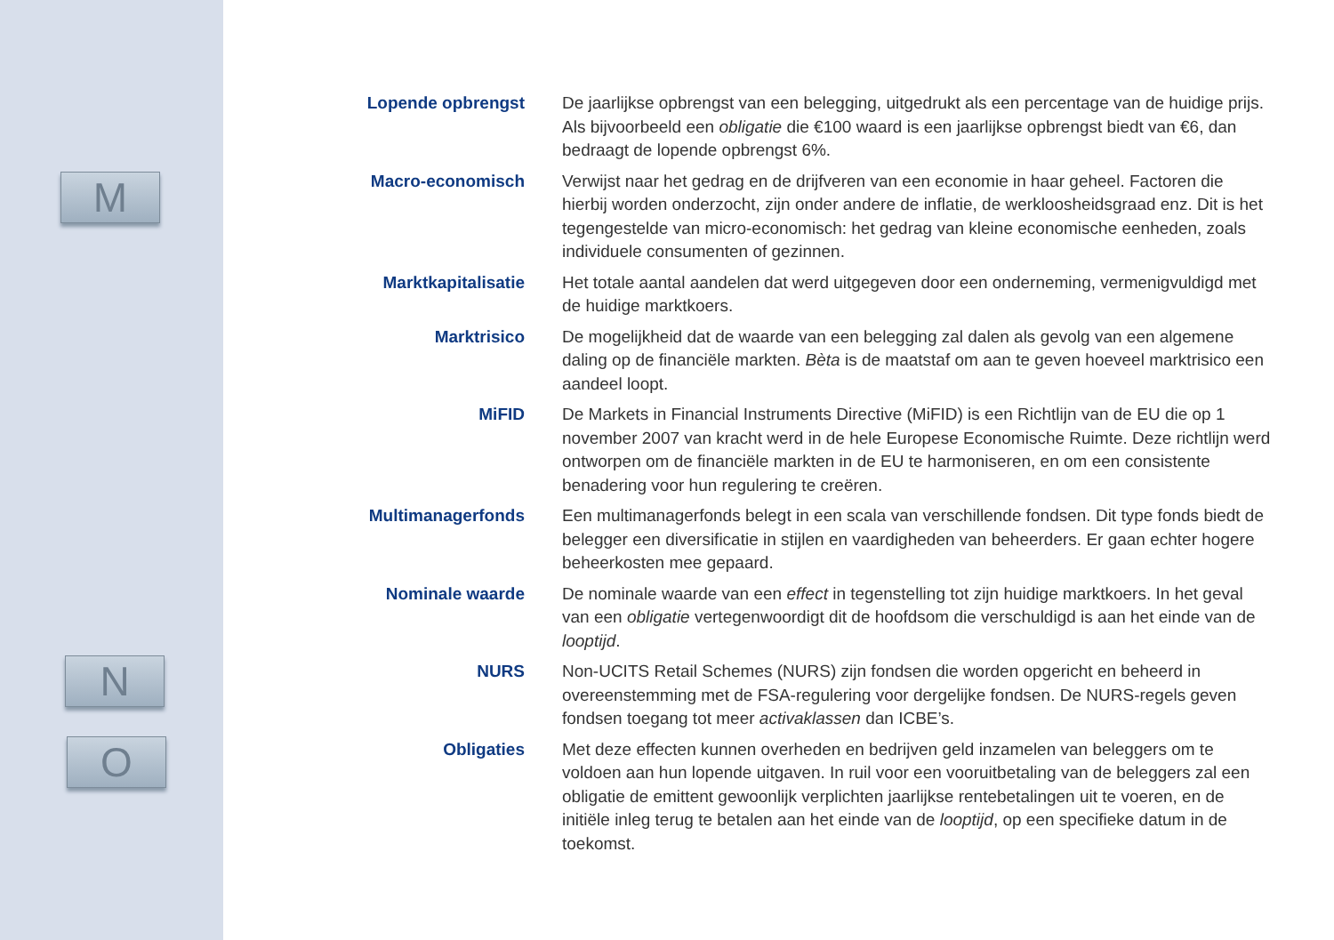M
N
O
Lopende opbrengst
De jaarlijkse opbrengst van een belegging, uitgedrukt als een percentage van de huidige prijs. Als bijvoorbeeld een obligatie die €100 waard is een jaarlijkse opbrengst biedt van €6, dan bedraagt de lopende opbrengst 6%.
Macro-economisch
Verwijst naar het gedrag en de drijfveren van een economie in haar geheel. Factoren die hierbij worden onderzocht, zijn onder andere de inflatie, de werkloosheidsgraad enz. Dit is het tegengestelde van micro-economisch: het gedrag van kleine economische eenheden, zoals individuele consumenten of gezinnen.
Marktkapitalisatie
Het totale aantal aandelen dat werd uitgegeven door een onderneming, vermenigvuldigd met de huidige marktkoers.
Marktrisico
De mogelijkheid dat de waarde van een belegging zal dalen als gevolg van een algemene daling op de financiële markten. Bèta is de maatstaf om aan te geven hoeveel marktrisico een aandeel loopt.
MiFID
De Markets in Financial Instruments Directive (MiFID) is een Richtlijn van de EU die op 1 november 2007 van kracht werd in de hele Europese Economische Ruimte. Deze richtlijn werd ontworpen om de financiële markten in de EU te harmoniseren, en om een consistente benadering voor hun regulering te creëren.
Multimanagerfonds
Een multimanagerfonds belegt in een scala van verschillende fondsen. Dit type fonds biedt de belegger een diversificatie in stijlen en vaardigheden van beheerders. Er gaan echter hogere beheerkosten mee gepaard.
Nominale waarde
De nominale waarde van een effect in tegenstelling tot zijn huidige marktkoers. In het geval van een obligatie vertegenwoordigt dit de hoofdsom die verschuldigd is aan het einde van de looptijd.
NURS
Non-UCITS Retail Schemes (NURS) zijn fondsen die worden opgericht en beheerd in overeenstemming met de FSA-regulering voor dergelijke fondsen. De NURS-regels geven fondsen toegang tot meer activaklassen dan ICBE’s.
Obligaties
Met deze effecten kunnen overheden en bedrijven geld inzamelen van beleggers om te voldoen aan hun lopende uitgaven. In ruil voor een vooruitbetaling van de beleggers zal een obligatie de emittent gewoonlijk verplichten jaarlijkse rentebetalingen uit te voeren, en de initiële inleg terug te betalen aan het einde van de looptijd, op een specifieke datum in de toekomst.